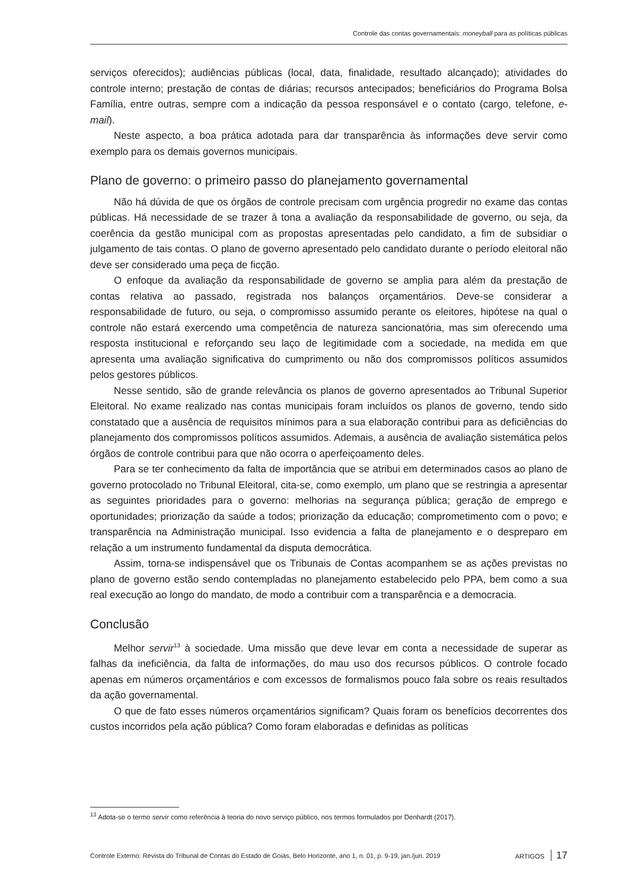Controle das contas governamentais: moneyball para as políticas públicas
serviços oferecidos); audiências públicas (local, data, finalidade, resultado alcançado); atividades do controle interno; prestação de contas de diárias; recursos antecipados; beneficiários do Programa Bolsa Família, entre outras, sempre com a indicação da pessoa responsável e o contato (cargo, telefone, e-mail).
Neste aspecto, a boa prática adotada para dar transparência às informações deve servir como exemplo para os demais governos municipais.
Plano de governo: o primeiro passo do planejamento governamental
Não há dúvida de que os órgãos de controle precisam com urgência progredir no exame das contas públicas. Há necessidade de se trazer à tona a avaliação da responsabilidade de governo, ou seja, da coerência da gestão municipal com as propostas apresentadas pelo candidato, a fim de subsidiar o julgamento de tais contas. O plano de governo apresentado pelo candidato durante o período eleitoral não deve ser considerado uma peça de ficção.
O enfoque da avaliação da responsabilidade de governo se amplia para além da prestação de contas relativa ao passado, registrada nos balanços orçamentários. Deve-se considerar a responsabilidade de futuro, ou seja, o compromisso assumido perante os eleitores, hipótese na qual o controle não estará exercendo uma competência de natureza sancionatória, mas sim oferecendo uma resposta institucional e reforçando seu laço de legitimidade com a sociedade, na medida em que apresenta uma avaliação significativa do cumprimento ou não dos compromissos políticos assumidos pelos gestores públicos.
Nesse sentido, são de grande relevância os planos de governo apresentados ao Tribunal Superior Eleitoral. No exame realizado nas contas municipais foram incluídos os planos de governo, tendo sido constatado que a ausência de requisitos mínimos para a sua elaboração contribui para as deficiências do planejamento dos compromissos políticos assumidos. Ademais, a ausência de avaliação sistemática pelos órgãos de controle contribui para que não ocorra o aperfeiçoamento deles.
Para se ter conhecimento da falta de importância que se atribui em determinados casos ao plano de governo protocolado no Tribunal Eleitoral, cita-se, como exemplo, um plano que se restringia a apresentar as seguintes prioridades para o governo: melhorias na segurança pública; geração de emprego e oportunidades; priorização da saúde a todos; priorização da educação; comprometimento com o povo; e transparência na Administração municipal. Isso evidencia a falta de planejamento e o despreparo em relação a um instrumento fundamental da disputa democrática.
Assim, torna-se indispensável que os Tribunais de Contas acompanhem se as ações previstas no plano de governo estão sendo contempladas no planejamento estabelecido pelo PPA, bem como a sua real execução ao longo do mandato, de modo a contribuir com a transparência e a democracia.
Conclusão
Melhor servir<sup>13</sup> à sociedade. Uma missão que deve levar em conta a necessidade de superar as falhas da ineficiência, da falta de informações, do mau uso dos recursos públicos. O controle focado apenas em números orçamentários e com excessos de formalismos pouco fala sobre os reais resultados da ação governamental.
O que de fato esses números orçamentários significam? Quais foram os benefícios decorrentes dos custos incorridos pela ação pública? Como foram elaboradas e definidas as políticas
<sup>13</sup> Adota-se o termo servir como referência à teoria do novo serviço público, nos termos formulados por Denhardt (2017).
Controle Externo: Revista do Tribunal de Contas do Estado de Goiás, Belo Horizonte, ano 1, n. 01, p. 9-19, jan./jun. 2019 ARTIGOS 17